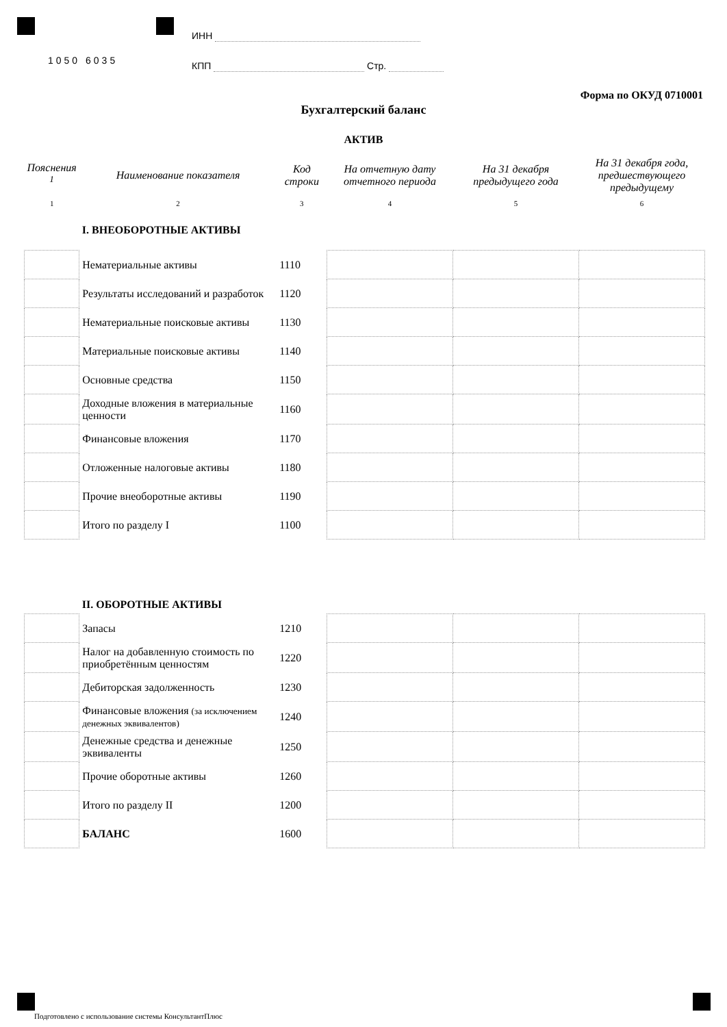1050 6035
ИНН
КПП Стр.
Форма по ОКУД 0710001
Бухгалтерский баланс
АКТИВ
| Пояснения <sup>1</sup> | Наименование показателя | Код строки | На отчетную дату отчетного периода | На 31 декабря предыдущего года | На 31 декабря года, предшествующего предыдущему |
| --- | --- | --- | --- | --- | --- |
| 1 | 2 | 3 | 4 | 5 | 6 |
| | I. ВНЕОБОРОТНЫЕ АКТИВЫ | | | | |
| | Нематериальные активы | 1110 | | | |
| | Результаты исследований и разработок | 1120 | | | |
| | Нематериальные поисковые активы | 1130 | | | |
| | Материальные поисковые активы | 1140 | | | |
| | Основные средства | 1150 | | | |
| | Доходные вложения в материальные ценности | 1160 | | | |
| | Финансовые вложения | 1170 | | | |
| | Отложенные налоговые активы | 1180 | | | |
| | Прочие внеоборотные активы | 1190 | | | |
| | Итого по разделу I | 1100 | | | |
| | II. ОБОРОТНЫЕ АКТИВЫ | | | | |
| | Запасы | 1210 | | | |
| | Налог на добавленную стоимость по приобретённым ценностям | 1220 | | | |
| | Дебиторская задолженность | 1230 | | | |
| | Финансовые вложения (за исключением денежных эквивалентов) | 1240 | | | |
| | Денежные средства и денежные эквиваленты | 1250 | | | |
| | Прочие оборотные активы | 1260 | | | |
| | Итого по разделу II | 1200 | | | |
| | БАЛАНС | 1600 | | | |
Подготовлено с использование системы КонсультантПлюс